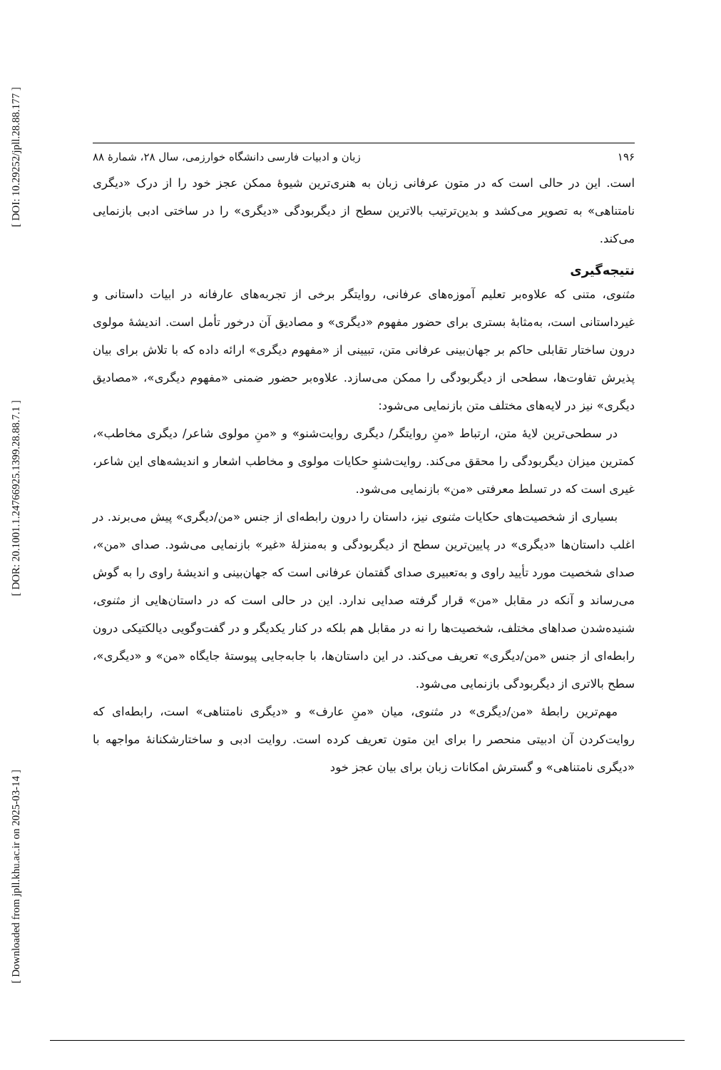[ DOI: 10.29252/jpll.28.88.177 ]
[ DOR: 20.1001.1.24766925.1399.28.88.7.1 ]
[ Downloaded from jpll.khu.ac.ir on 2025-03-14 ]
۱۹۶ زبان و ادبیات فارسی دانشگاه خوارزمی، سال ۲۸، شمارۀ ۸۸
است. این در حالی است که در متون عرفانی زبان به هنری‌ترین شیوۀ ممکن عجز خود را از درک «دیگری نامتناهی» به تصویر می‌کشد و بدین‌ترتیب بالاترین سطح از دیگربودگی «دیگری» را در ساختی ادبی بازنمایی می‌کند.
نتیجه‌گیری
مثنوی، متنی که علاوه‌بر تعلیم آموزه‌های عرفانی، روایتگر برخی از تجربه‌های عارفانه در ابیات داستانی و غیرداستانی است، به‌مثابۀ بستری برای حضور مفهوم «دیگری» و مصادیق آن درخور تأمل است. اندیشۀ مولوی درون ساختار تقابلی حاکم بر جهان‌بینی عرفانی متن، تبیینی از «مفهوم دیگری» ارائه داده که با تلاش برای بیان پذیرش تفاوت‌ها، سطحی از دیگربودگی را ممکن می‌سازد. علاوه‌بر حضور ضمنی «مفهوم دیگری»، «مصادیق دیگری» نیز در لایه‌های مختلف متن بازنمایی می‌شود:
در سطحی‌ترین لایۀ متن، ارتباط «منِ روایتگر/ دیگری روایت‌شنو» و «منِ مولوی شاعر/ دیگری مخاطب»، کمترین میزان دیگربودگی را محقق می‌کند. روایت‌شنوِ حکایات مولوی و مخاطب اشعار و اندیشه‌های این شاعر، غیری است که در تسلط معرفتی «من» بازنمایی می‌شود.
بسیاری از شخصیت‌های حکایات مثنوی نیز، داستان را درون رابطه‌ای از جنس «من/دیگری» پیش می‌برند. در اغلب داستان‌ها «دیگری» در پایین‌ترین سطح از دیگربودگی و به‌منزلۀ «غیر» بازنمایی می‌شود. صدای «من»، صدای شخصیت مورد تأیید راوی و به‌تعبیری صدای گفتمان عرفانی است که جهان‌بینی و اندیشۀ راوی را به گوش می‌رساند و آنکه در مقابل «من» قرار گرفته صدایی ندارد. این در حالی است که در داستان‌هایی از مثنوی، شنیده‌شدن صداهای مختلف، شخصیت‌ها را نه در مقابل هم بلکه در کنار یکدیگر و در گفت‌وگویی دیالکتیکی درون رابطه‌ای از جنس «من/دیگری» تعریف می‌کند. در این داستان‌ها، با جابه‌جایی پیوستۀ جایگاه «من» و «دیگری»، سطح بالاتری از دیگربودگی بازنمایی می‌شود.
مهم‌ترین رابطۀ «من/دیگری» در مثنوی، میان «منِ عارف» و «دیگری نامتناهی» است، رابطه‌ای که روایت‌کردن آن ادبیتی منحصر را برای این متون تعریف کرده است. روایت ادبی و ساختارشکنانۀ مواجهه با «دیگری نامتناهی» و گسترش امکانات زبان برای بیان عجز خود